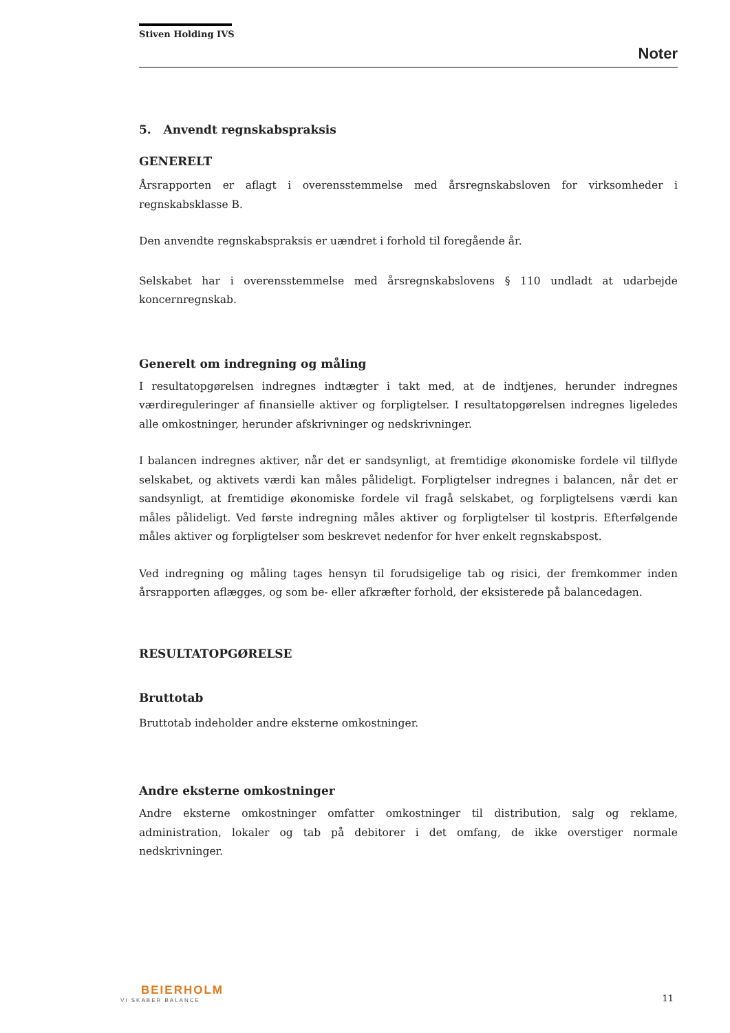Stiven Holding IVS
Noter
5. Anvendt regnskabspraksis
GENERELT
Årsrapporten er aflagt i overensstemmelse med årsregnskabsloven for virksomheder i regnskabsklasse B.
Den anvendte regnskabspraksis er uændret i forhold til foregående år.
Selskabet har i overensstemmelse med årsregnskabslovens § 110 undladt at udarbejde koncernregnskab.
Generelt om indregning og måling
I resultatopgørelsen indregnes indtægter i takt med, at de indtjenes, herunder indregnes værdireguleringer af finansielle aktiver og forpligtelser. I resultatopgørelsen indregnes ligeledes alle omkostninger, herunder afskrivninger og nedskrivninger.
I balancen indregnes aktiver, når det er sandsynligt, at fremtidige økonomiske fordele vil tilflyde selskabet, og aktivets værdi kan måles pålideligt. Forpligtelser indregnes i balancen, når det er sandsynligt, at fremtidige økonomiske fordele vil fragå selskabet, og forpligtelsens værdi kan måles pålideligt. Ved første indregning måles aktiver og forpligtelser til kostpris. Efterfølgende måles aktiver og forpligtelser som beskrevet nedenfor for hver enkelt regnskabspost.
Ved indregning og måling tages hensyn til forudsigelige tab og risici, der fremkommer inden årsrapporten aflægges, og som be- eller afkræfter forhold, der eksisterede på balancedagen.
RESULTATOPGØRELSE
Bruttotab
Bruttotab indeholder andre eksterne omkostninger.
Andre eksterne omkostninger
Andre eksterne omkostninger omfatter omkostninger til distribution, salg og reklame, administration, lokaler og tab på debitorer i det omfang, de ikke overstiger normale nedskrivninger.
BEIERHOLM
VI SKABER BALANCE
11